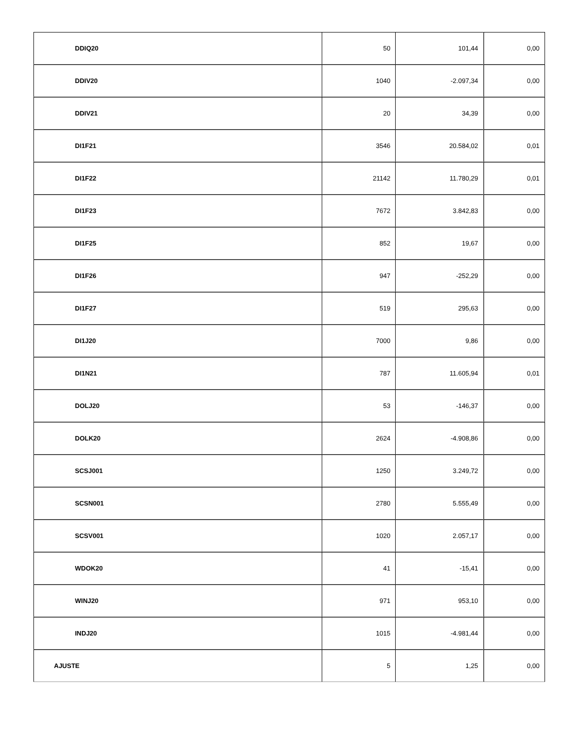| DDIQ20 | 50 | 101,44 | 0,00 |
| DDIV20 | 1040 | -2.097,34 | 0,00 |
| DDIV21 | 20 | 34,39 | 0,00 |
| DI1F21 | 3546 | 20.584,02 | 0,01 |
| DI1F22 | 21142 | 11.780,29 | 0,01 |
| DI1F23 | 7672 | 3.842,83 | 0,00 |
| DI1F25 | 852 | 19,67 | 0,00 |
| DI1F26 | 947 | -252,29 | 0,00 |
| DI1F27 | 519 | 295,63 | 0,00 |
| DI1J20 | 7000 | 9,86 | 0,00 |
| DI1N21 | 787 | 11.605,94 | 0,01 |
| DOLJ20 | 53 | -146,37 | 0,00 |
| DOLK20 | 2624 | -4.908,86 | 0,00 |
| SCSJ001 | 1250 | 3.249,72 | 0,00 |
| SCSN001 | 2780 | 5.555,49 | 0,00 |
| SCSV001 | 1020 | 2.057,17 | 0,00 |
| WDOK20 | 41 | -15,41 | 0,00 |
| WINJ20 | 971 | 953,10 | 0,00 |
| INDJ20 | 1015 | -4.981,44 | 0,00 |
| AJUSTE | 5 | 1,25 | 0,00 |